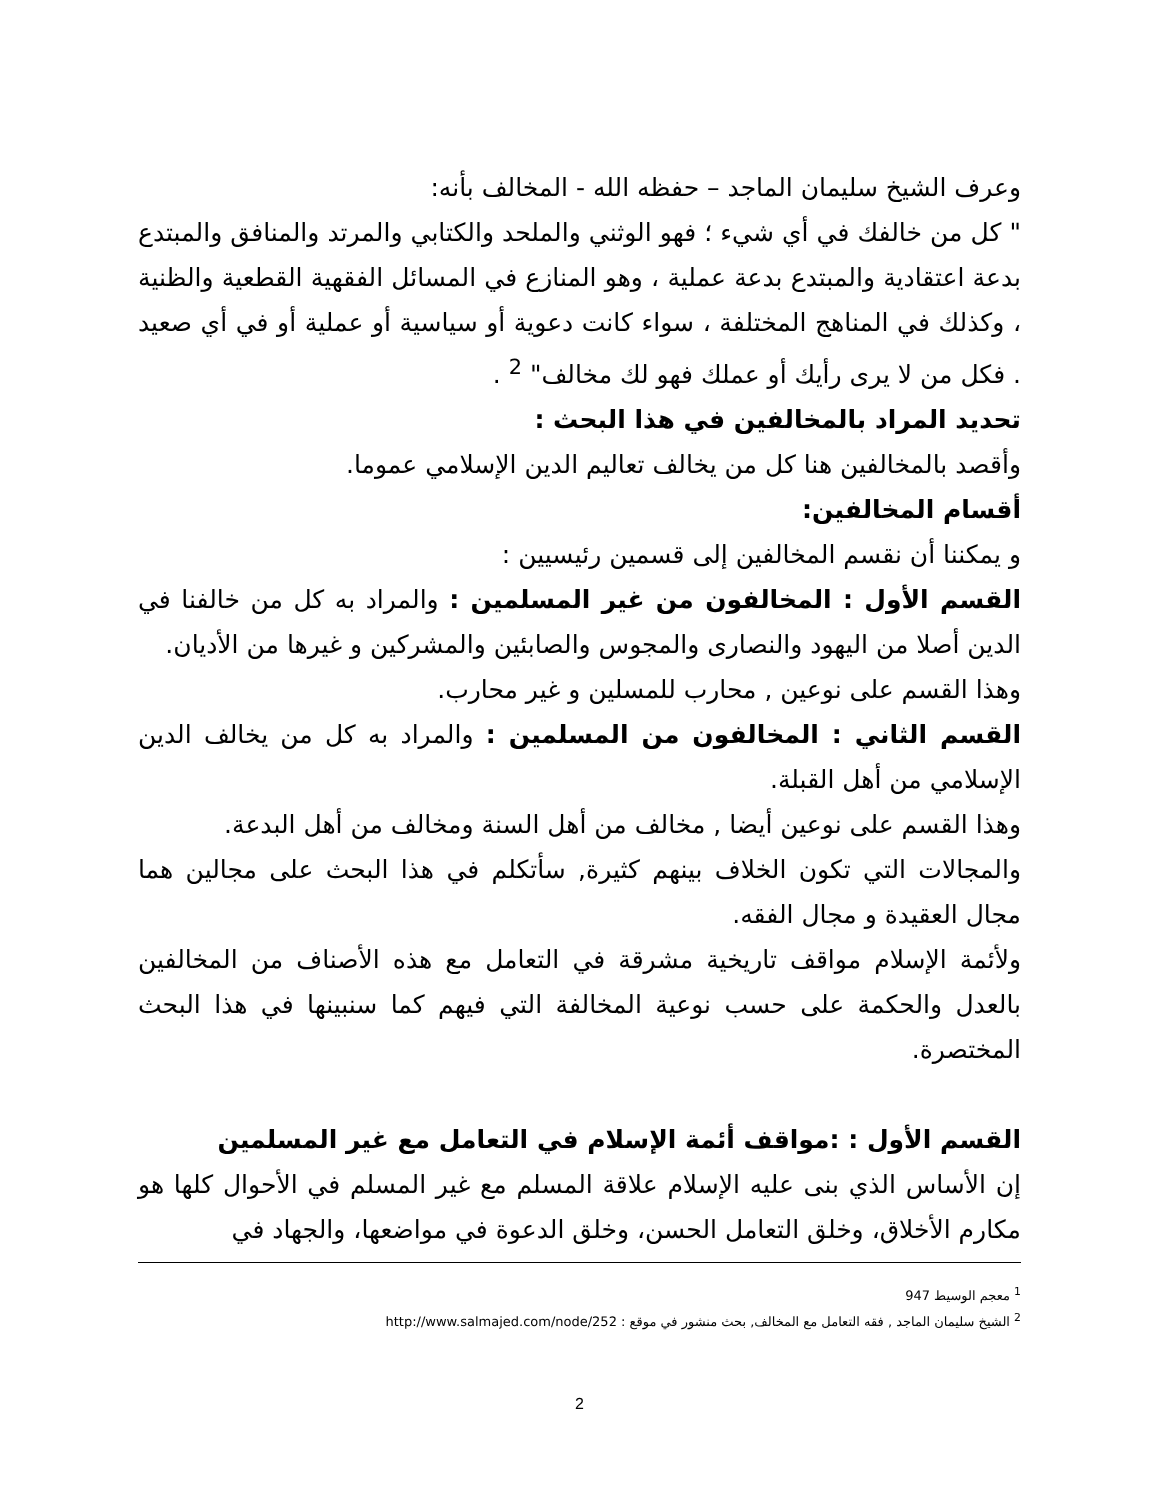وعرف الشيخ سليمان الماجد – حفظه الله - المخالف بأنه:
" كل من خالفك في أي شيء ؛ فهو الوثني والملحد والكتابي والمرتد والمنافق والمبتدع بدعة اعتقادية والمبتدع بدعة عملية ، وهو المنازع في المسائل الفقهية القطعية والظنية ، وكذلك في المناهج المختلفة ، سواء كانت دعوية أو سياسية أو عملية أو في أي صعيد . فكل من لا يرى رأيك أو عملك فهو لك مخالف" <sup>2</sup> .
تحديد المراد بالمخالفين في هذا البحث :
وأقصد بالمخالفين هنا كل من يخالف تعاليم الدين الإسلامي عموما.
أقسام المخالفين:
و يمكننا أن نقسم المخالفين إلى قسمين رئيسيين :
القسم الأول : المخالفون من غير المسلمين : والمراد به كل من خالفنا في الدين أصلا من اليهود والنصارى والمجوس والصابئين والمشركين و غيرها من الأديان.
وهذا القسم على نوعين , محارب للمسلين و غير محارب.
القسم الثاني : المخالفون من المسلمين : والمراد به كل من يخالف الدين الإسلامي من أهل القبلة.
وهذا القسم على نوعين أيضا , مخالف من أهل السنة ومخالف من أهل البدعة.
والمجالات التي تكون الخلاف بينهم كثيرة, سأتكلم في هذا البحث على مجالين هما مجال العقيدة و مجال الفقه.
ولأئمة الإسلام مواقف تاريخية مشرقة في التعامل مع هذه الأصناف من المخالفين بالعدل والحكمة على حسب نوعية المخالفة التي فيهم كما سنبينها في هذا البحث المختصرة.
القسم الأول : :مواقف أئمة الإسلام في التعامل مع غير المسلمين
إن الأساس الذي بنى عليه الإسلام علاقة المسلم مع غير المسلم في الأحوال كلها هو مكارم الأخلاق، وخلق التعامل الحسن، وخلق الدعوة في مواضعها، والجهاد في
<sup>1</sup> معجم الوسيط 947
<sup>2</sup> الشيخ سليمان الماجد , فقه التعامل مع المخالف, بحث منشور في موقع : http://www.salmajed.com/node/252
2